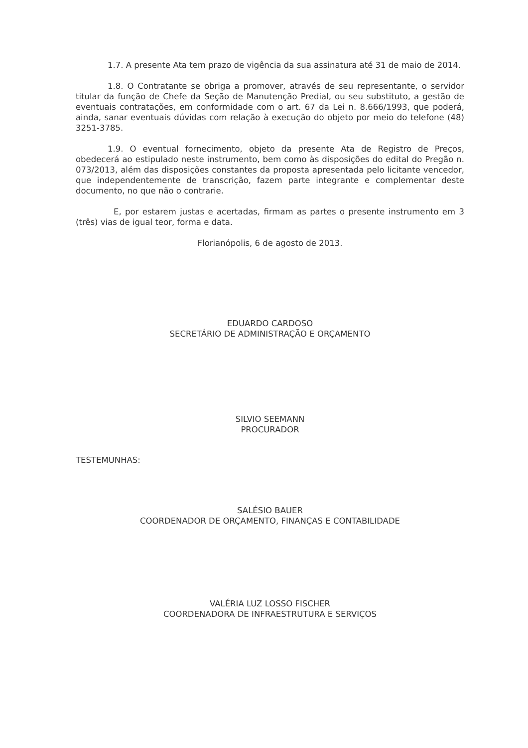1.7. A presente Ata tem prazo de vigência da sua assinatura até 31 de maio de 2014.
1.8. O Contratante se obriga a promover, através de seu representante, o servidor titular da função de Chefe da Seção de Manutenção Predial, ou seu substituto, a gestão de eventuais contratações, em conformidade com o art. 67 da Lei n. 8.666/1993, que poderá, ainda, sanar eventuais dúvidas com relação à execução do objeto por meio do telefone (48) 3251-3785.
1.9. O eventual fornecimento, objeto da presente Ata de Registro de Preços, obedecerá ao estipulado neste instrumento, bem como às disposições do edital do Pregão n. 073/2013, além das disposições constantes da proposta apresentada pelo licitante vencedor, que independentemente de transcrição, fazem parte integrante e complementar deste documento, no que não o contrarie.
E, por estarem justas e acertadas, firmam as partes o presente instrumento em 3 (três) vias de igual teor, forma e data.
Florianópolis, 6 de agosto de 2013.
EDUARDO CARDOSO
SECRETÁRIO DE ADMINISTRAÇÃO E ORÇAMENTO
SILVIO SEEMANN
PROCURADOR
TESTEMUNHAS:
SALÉSIO BAUER
COORDENADOR DE ORÇAMENTO, FINANÇAS E CONTABILIDADE
VALÉRIA LUZ LOSSO FISCHER
COORDENADORA DE INFRAESTRUTURA E SERVIÇOS